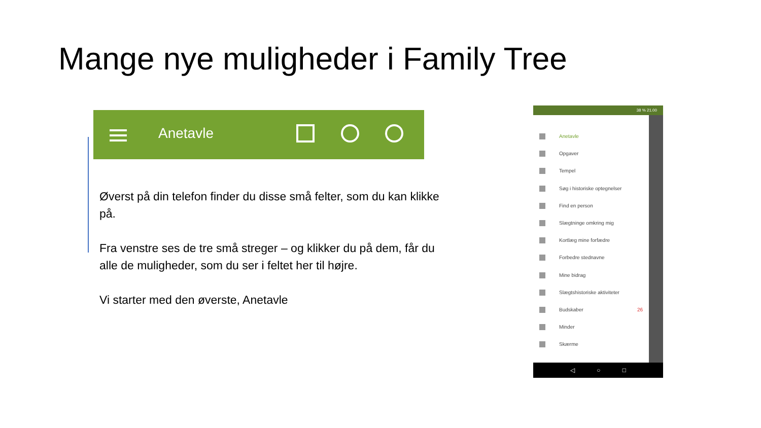Mange nye muligheder i Family Tree
Anetavle
Øverst på din telefon finder du disse små felter, som du kan klikke på.
Fra venstre ses de tre små streger – og klikker du på dem, får du alle de muligheder, som du ser i feltet her til højre.
Vi starter med den øverste, Anetavle
38 % 21.00
Anetavle
Opgaver
Tempel
Søg i historiske optegnelser
Find en person
Slægtninge omkring mig
Kortlæg mine forfædre
Forbedre stednavne
Mine bidrag
Slægtshistoriske aktiviteter
Budskaber 26
Minder
Skærme
◁ ○ □